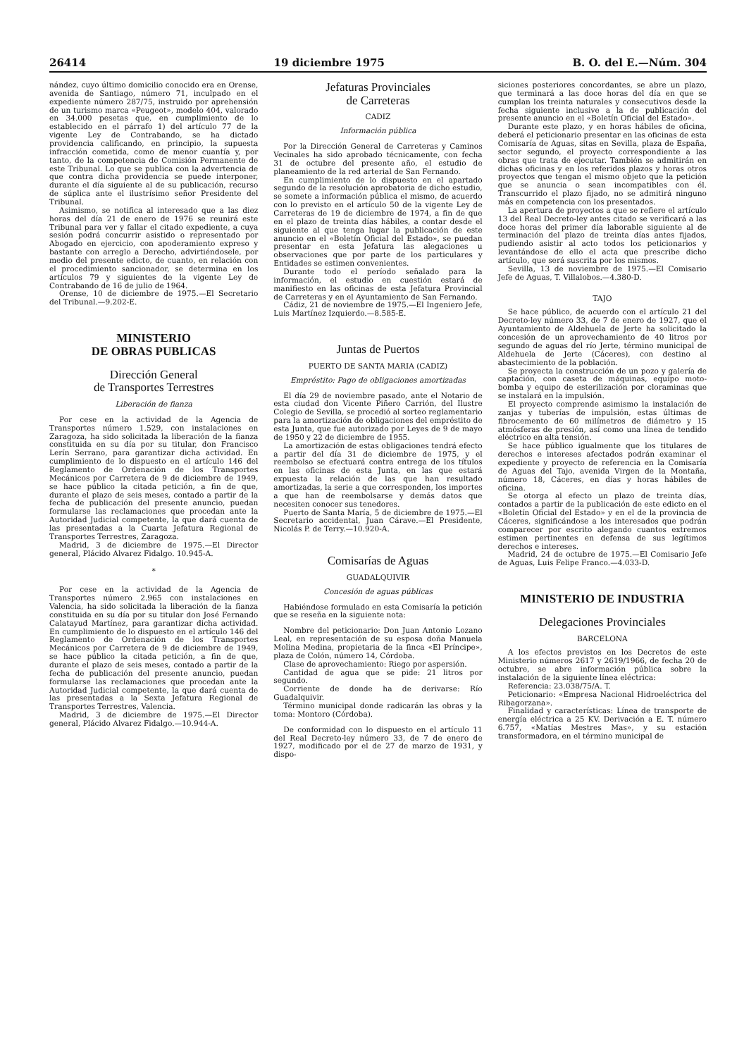26414 19 diciembre 1975 B. O. del E.—Núm. 304
nández, cuyo último domicilio conocido era en Orense, avenida de Santiago, número 71, inculpado en el expediente número 287/75, instruido por aprehensión de un turismo marca «Peugeot», modelo 404, valorado en 34.000 pesetas que, en cumplimiento de lo establecido en el párrafo 1) del artículo 77 de la vigente Ley de Contrabando, se ha dictado providencia calificando, en principio, la supuesta infracción cometida, como de menor cuantía y, por tanto, de la competencia de Comisión Permanente de este Tribunal. Lo que se publica con la advertencia de que contra dicha providencia se puede interponer, durante el día siguiente al de su publicación, recurso de súplica ante el ilustrísimo señor Presidente del Tribunal.
Asimismo, se notifica al interesado que a las diez horas del día 21 de enero de 1976 se reunirá este Tribunal para ver y fallar el citado expediente, a cuya sesión podrá concurrir asistido o representado por Abogado en ejercicio, con apoderamiento expreso y bastante con arreglo a Derecho, advirtiéndosele, por medio del presente edicto, de cuanto, en relación con el procedimiento sancionador, se determina en los artículos 79 y siguientes de la vigente Ley de Contrabando de 16 de julio de 1964.
Orense, 10 de diciembre de 1975.—El Secretario del Tribunal.—9.202-E.
MINISTERIO
DE OBRAS PUBLICAS
Dirección General
de Transportes Terrestres
Liberación de fianza
Por cese en la actividad de la Agencia de Transportes número 1.529, con instalaciones en Zaragoza, ha sido solicitada la liberación de la fianza constituida en su día por su titular, don Francisco Lerín Serrano, para garantizar dicha actividad. En cumplimiento de lo dispuesto en el artículo 146 del Reglamento de Ordenación de los Transportes Mecánicos por Carretera de 9 de diciembre de 1949, se hace público la citada petición, a fin de que, durante el plazo de seis meses, contado a partir de la fecha de publicación del presente anuncio, puedan formularse las reclamaciones que procedan ante la Autoridad Judicial competente, la que dará cuenta de las presentadas a la Cuarta Jefatura Regional de Transportes Terrestres, Zaragoza.
Madrid, 3 de diciembre de 1975.—El Director general, Plácido Alvarez Fidalgo. 10.945-A.
*
Por cese en la actividad de la Agencia de Transportes número 2.965 con instalaciones en Valencia, ha sido solicitada la liberación de la fianza constituida en su día por su titular don José Fernando Calatayud Martínez, para garantizar dicha actividad. En cumplimiento de lo dispuesto en el artículo 146 del Reglamento de Ordenación de los Transportes Mecánicos por Carretera de 9 de diciembre de 1949, se hace público la citada petición, a fin de que, durante el plazo de seis meses, contado a partir de la fecha de publicación del presente anuncio, puedan formularse las reclamaciones que procedan ante la Autoridad Judicial competente, la que dará cuenta de las presentadas a la Sexta Jefatura Regional de Transportes Terrestres, Valencia.
Madrid, 3 de diciembre de 1975.—El Director general, Plácido Alvarez Fidalgo.—10.944-A.
Jefaturas Provinciales
de Carreteras
CADIZ
Información pública
Por la Dirección General de Carreteras y Caminos Vecinales ha sido aprobado técnicamente, con fecha 31 de octubre del presente año, el estudio de planeamiento de la red arterial de San Fernando.
En cumplimiento de lo dispuesto en el apartado segundo de la resolución aprobatoria de dicho estudio, se somete a información pública el mismo, de acuerdo con lo previsto en el artículo 50 de la vigente Ley de Carreteras de 19 de diciembre de 1974, a fin de que en el plazo de treinta días hábiles, a contar desde el siguiente al que tenga lugar la publicación de este anuncio en el «Boletín Oficial del Estado», se puedan presentar en esta Jefatura las alegaciones u observaciones que por parte de los particulares y Entidades se estimen convenientes.
Durante todo el período señalado para la información, el estudio en cuestión estará de manifiesto en las oficinas de esta Jefatura Provincial de Carreteras y en el Ayuntamiento de San Fernando.
Cádiz, 21 de noviembre de 1975.—El Ingeniero Jefe, Luis Martínez Izquierdo.—8.585-E.
Juntas de Puertos
PUERTO DE SANTA MARIA (CADIZ)
Empréstito: Pago de obligaciones amortizadas
El día 29 de noviembre pasado, ante el Notario de esta ciudad don Vicente Piñero Carrión, del Ilustre Colegio de Sevilla, se procedió al sorteo reglamentario para la amortización de obligaciones del empréstito de esta Junta, que fue autorizado por Leyes de 9 de mayo de 1950 y 22 de diciembre de 1955.
La amortización de estas obligaciones tendrá efecto a partir del día 31 de diciembre de 1975, y el reembolso se efectuará contra entrega de los títulos en las oficinas de esta Junta, en las que estará expuesta la relación de las que han resultado amortizadas, la serie a que corresponden, los importes a que han de reembolsarse y demás datos que necesiten conocer sus tenedores.
Puerto de Santa María, 5 de diciembre de 1975.—El Secretario accidental, Juan Cárave.—El Presidente, Nicolás P. de Terry.—10.920-A.
Comisarías de Aguas
GUADALQUIVIR
Concesión de aguas públicas
Habiéndose formulado en esta Comisaría la petición que se reseña en la siguiente nota:
Nombre del peticionario: Don Juan Antonio Lozano Leal, en representación de su esposa doña Manuela Molina Medina, propietaria de la finca «El Príncipe», plaza de Colón, número 14, Córdoba.
Clase de aprovechamiento: Riego por aspersión.
Cantidad de agua que se pide: 21 litros por segundo.
Corriente de donde ha de derivarse: Río Guadalquivir.
Término municipal donde radicarán las obras y la toma: Montoro (Córdoba).
De conformidad con lo dispuesto en el artículo 11 del Real Decreto-ley número 33, de 7 de enero de 1927, modificado por el de 27 de marzo de 1931, y dispo-
siciones posteriores concordantes, se abre un plazo, que terminará a las doce horas del día en que se cumplan los treinta naturales y consecutivos desde la fecha siguiente inclusive a la de publicación del presente anuncio en el «Boletín Oficial del Estado».
Durante este plazo, y en horas hábiles de oficina, deberá el peticionario presentar en las oficinas de esta Comisaría de Aguas, sitas en Sevilla, plaza de España, sector segundo, el proyecto correspondiente a las obras que trata de ejecutar. También se admitirán en dichas oficinas y en los referidos plazos y horas otros proyectos que tengan el mismo objeto que la petición que se anuncia o sean incompatibles con él. Transcurrido el plazo fijado, no se admitirá ninguno más en competencia con los presentados.
La apertura de proyectos a que se refiere el artículo 13 del Real Decreto-ley antes citado se verificará a las doce horas del primer día laborable siguiente al de terminación del plazo de treinta días antes fijados, pudiendo asistir al acto todos los peticionarios y levantándose de ello el acta que prescribe dicho artículo, que será suscrita por los mismos.
Sevilla, 13 de noviembre de 1975.—El Comisario Jefe de Aguas, T. Villalobos.—4.380-D.
TAJO
Se hace público, de acuerdo con el artículo 21 del Decreto-ley número 33, de 7 de enero de 1927, que el Ayuntamiento de Aldehuela de Jerte ha solicitado la concesión de un aprovechamiento de 40 litros por segundo de aguas del río Jerte, término municipal de Aldehuela de Jerte (Cáceres), con destino al abastecimiento de la población.
Se proyecta la construcción de un pozo y galería de captación, con caseta de máquinas, equipo moto-bomba y equipo de esterilización por cloraminas que se instalará en la impulsión.
El proyecto comprende asimismo la instalación de zanjas y tuberías de impulsión, estas últimas de fibrocemento de 60 milímetros de diámetro y 15 atmósferas de presión, así como una línea de tendido eléctrico en alta tensión.
Se hace público igualmente que los titulares de derechos e intereses afectados podrán examinar el expediente y proyecto de referencia en la Comisaría de Aguas del Tajo, avenida Virgen de la Montaña, número 18, Cáceres, en días y horas hábiles de oficina.
Se otorga al efecto un plazo de treinta días, contados a partir de la publicación de este edicto en el «Boletín Oficial del Estado» y en el de la provincia de Cáceres, significándose a los interesados que podrán comparecer por escrito alegando cuantos extremos estimen pertinentes en defensa de sus legítimos derechos e intereses.
Madrid, 24 de octubre de 1975.—El Comisario Jefe de Aguas, Luis Felipe Franco.—4.033-D.
MINISTERIO DE INDUSTRIA
Delegaciones Provinciales
BARCELONA
A los efectos previstos en los Decretos de este Ministerio números 2617 y 2619/1966, de fecha 20 de octubre, se abre información pública sobre la instalación de la siguiente línea eléctrica:
Referencia: 23.038/75/A. T.
Peticionario: «Empresa Nacional Hidroeléctrica del Ribagorzana».
Finalidad y características: Línea de transporte de energía eléctrica a 25 KV. Derivación a E. T. número 6.757, «Matías Mestres Mas», y su estación transformadora, en el término municipal de